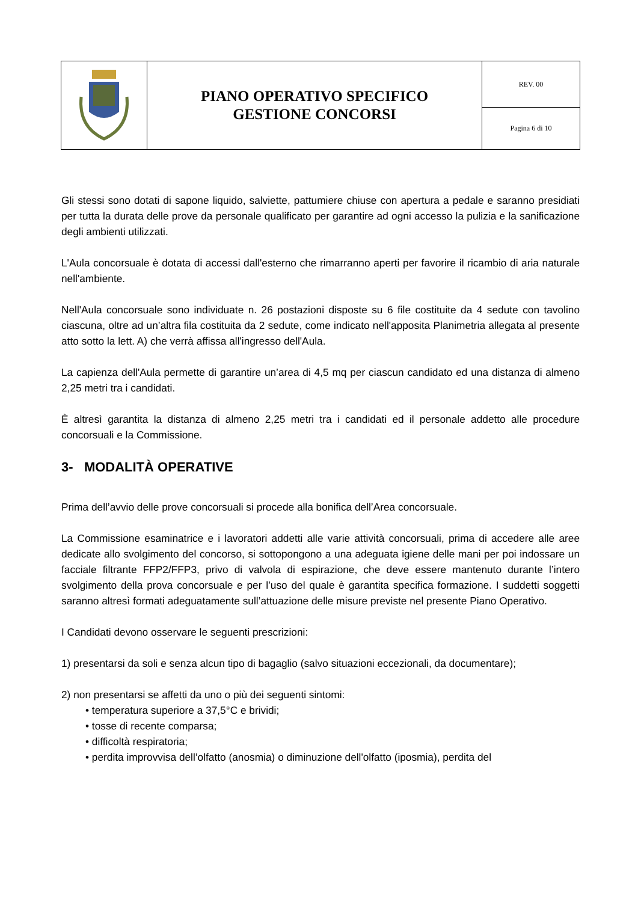| | PIANO OPERATIVO SPECIFICO GESTIONE CONCORSI | REV. 00 |
| | | Pagina 6 di 10 |
Gli stessi sono dotati di sapone liquido, salviette, pattumiere chiuse con apertura a pedale e saranno presidiati per tutta la durata delle prove da personale qualificato per garantire ad ogni accesso la pulizia e la sanificazione degli ambienti utilizzati.
L'Aula concorsuale è dotata di accessi dall'esterno che rimarranno aperti per favorire il ricambio di aria naturale nell'ambiente.
Nell'Aula concorsuale sono individuate n. 26 postazioni disposte su 6 file costituite da 4 sedute con tavolino ciascuna, oltre ad un’altra fila costituita da 2 sedute, come indicato nell'apposita Planimetria allegata al presente atto sotto la lett. A) che verrà affissa all'ingresso dell'Aula.
La capienza dell'Aula permette di garantire un’area di 4,5 mq per ciascun candidato ed una distanza di almeno 2,25 metri tra i candidati.
È altresì garantita la distanza di almeno 2,25 metri tra i candidati ed il personale addetto alle procedure concorsuali e la Commissione.
3- MODALITÀ OPERATIVE
Prima dell’avvio delle prove concorsuali si procede alla bonifica dell’Area concorsuale.
La Commissione esaminatrice e i lavoratori addetti alle varie attività concorsuali, prima di accedere alle aree dedicate allo svolgimento del concorso, si sottopongono a una adeguata igiene delle mani per poi indossare un facciale filtrante FFP2/FFP3, privo di valvola di espirazione, che deve essere mantenuto durante l’intero svolgimento della prova concorsuale e per l’uso del quale è garantita specifica formazione. I suddetti soggetti saranno altresì formati adeguatamente sull’attuazione delle misure previste nel presente Piano Operativo.
I Candidati devono osservare le seguenti prescrizioni:
1) presentarsi da soli e senza alcun tipo di bagaglio (salvo situazioni eccezionali, da documentare);
2) non presentarsi se affetti da uno o più dei seguenti sintomi:
• temperatura superiore a 37,5°C e brividi;
• tosse di recente comparsa;
• difficoltà respiratoria;
• perdita improvvisa dell’olfatto (anosmia) o diminuzione dell'olfatto (iposmia), perdita del